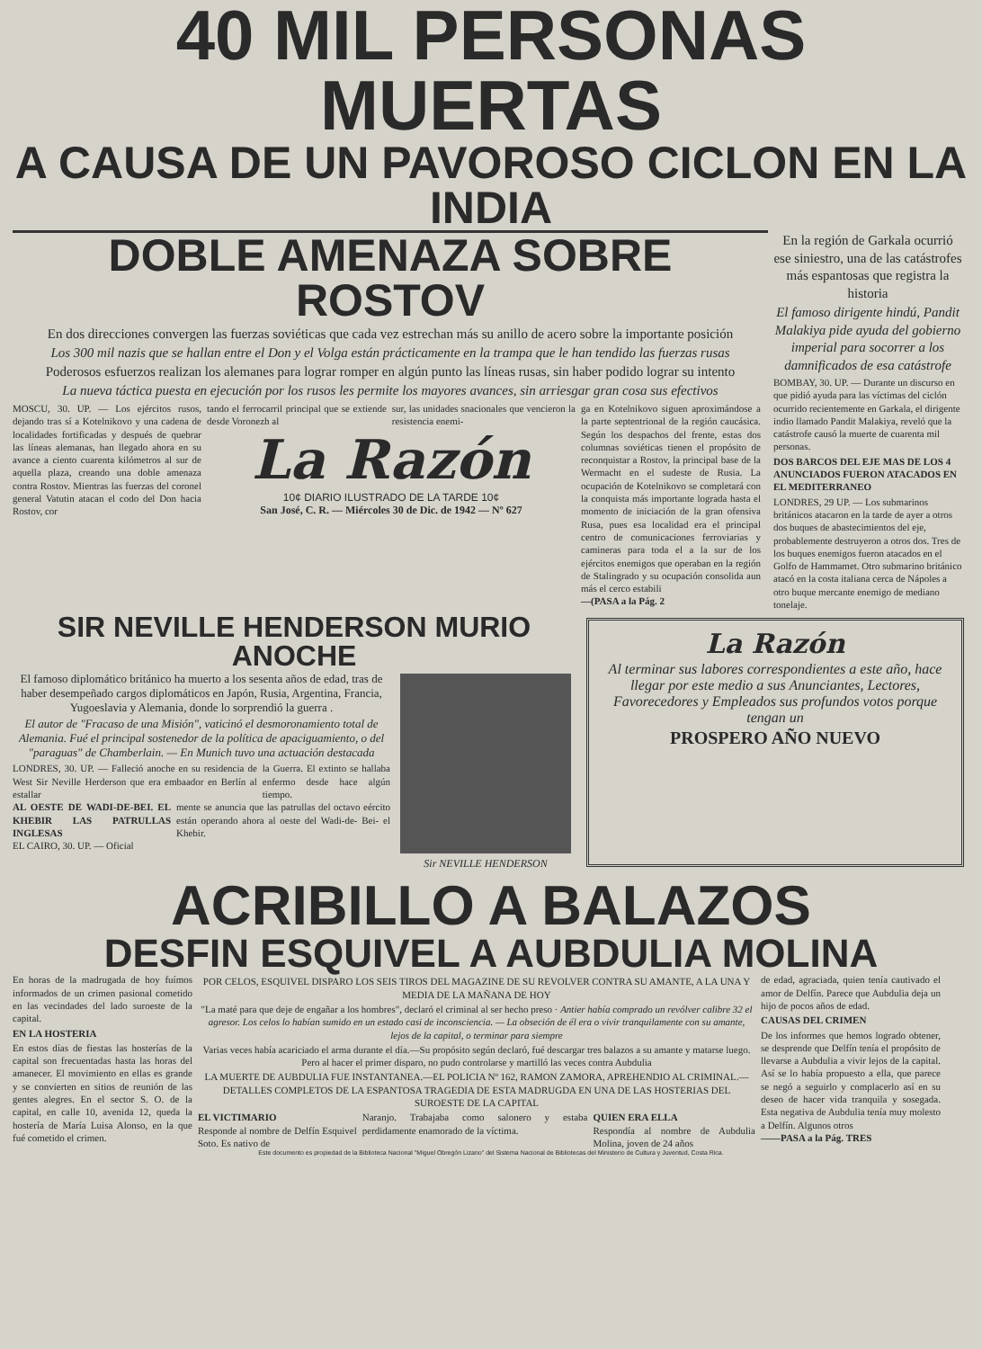40 MIL PERSONAS MUERTAS
A CAUSA DE UN PAVOROSO CICLON EN LA INDIA
DOBLE AMENAZA SOBRE ROSTOV
En dos direcciones convergen las fuerzas soviéticas que cada vez estrechan más su anillo de acero sobre la importante posición
Los 300 mil nazis que se hallan entre el Don y el Volga están prácticamente en la trampa que le han tendido las fuerzas rusas
Poderosos esfuerzos realizan los alemanes para lograr romper en algún punto las líneas rusas, sin haber podido lograr su intento
La nueva táctica puesta en ejecución por los rusos les permite los mayores avances, sin arriesgar gran cosa sus efectivos
MOSCU, 30. UP. — Los ejércitos rusos, dejando tras sí a Kotelnikovo y una cadena de localidades fortificadas y después de quebrar las líneas alemanas, han llegado ahora en su avance a ciento cuarenta kilómetros al sur de aquella plaza, creando una doble amenaza contra Rostov. Mientras las fuerzas del coronel general Vatutin atacan el codo del Don hacia Rostov, cor
tando el ferrocarril principal que se extiende desde Voronezh al
sur, las unidades snacionales que vencieron la resistencia enemi-
La Razón
10¢ DIARIO ILUSTRADO DE LA TARDE 10¢
San José, C. R. — Miércoles 30 de Dic. de 1942 — Nº 627
ga en Kotelnikovo siguen aproximándose a la parte septentrional de la región caucásica. Según los despachos del frente, estas dos columnas soviéticas tienen el propósito de reconquistar a Rostov, la principal base de la Wermacht en el sudeste de Rusia. La ocupación de Kotelnikovo se completará con la conquista más importante lograda hasta el momento de iniciación de la gran ofensiva Rusa, pues esa localidad era el principal centro de comunicaciones ferroviarias y camineras para toda el a la sur de los ejércitos enemigos que operaban en la región de Stalingrado y su ocupación consolida aun más el cerco estabili
—(PASA a la Pág. 2
En la región de Garkala ocurrió ese siniestro, una de las catástrofes más espantosas que registra la historia
El famoso dirigente hindú, Pandit Malakiya pide ayuda del gobierno imperial para socorrer a los damnificados de esa catástrofe
BOMBAY, 30. UP. — Durante un discurso en que pidió ayuda para las víctimas del ciclón ocurrido recientemente en Garkala, el dirigente indio llamado Pandit Malakiya, reveló que la catástrofe causó la muerte de cuarenta mil personas.
DOS BARCOS DEL EJE MAS DE LOS 4 ANUNCIADOS FUERON ATACADOS EN EL MEDITERRANEO
LONDRES, 29 UP. — Los submarinos británicos atacaron en la tarde de ayer a otros dos buques de abastecimientos del eje, probablemente destruyeron a otros dos. Tres de los buques enemigos fueron atacados en el Golfo de Hammamet. Otro submarino británico atacó en la costa italiana cerca de Nápoles a otro buque mercante enemigo de mediano tonelaje.
SIR NEVILLE HENDERSON MURIO ANOCHE
El famoso diplomático británico ha muerto a los sesenta años de edad, tras de haber desempeñado cargos diplomáticos en Japón, Rusia, Argentina, Francia, Yugoeslavia y Alemania, donde lo sorprendió la guerra .
El autor de "Fracaso de una Misión", vaticinó el desmoronamiento total de Alemania. Fué el principal sostenedor de la política de apaciguamiento, o del "paraguas" de Chamberlain. — En Munich tuvo una actuación destacada
LONDRES, 30. UP. — Falleció anoche en su residencia de West Sir Neville Herderson que era embaador en Berlín al estallar
la Guerra. El extinto se hallaba enfermo desde hace algún tiempo.
AL OESTE DE WADI-DE-BEI. EL KHEBIR LAS PATRULLAS INGLESAS
EL CAIRO, 30. UP. — Oficial
mente se anuncia que las patrullas del octavo eército están operando ahora al oeste del Wadi-de- Bei- el Khebir.
Sir NEVILLE HENDERSON
La Razón
Al terminar sus labores correspondientes a este año, hace llegar por este medio a sus Anunciantes, Lectores, Favorecedores y Empleados sus profundos votos porque tengan un
PROSPERO AÑO NUEVO
ACRIBILLO A BALAZOS
DESFIN ESQUIVEL A AUBDULIA MOLINA
En horas de la madrugada de hoy fuímos informados de un crimen pasional cometido en las vecindades del lado suroeste de la capital.
EN LA HOSTERIA
En estos días de fiestas las hosterías de la capital son frecuentadas hasta las horas del amanecer. El movimiento en ellas es grande y se convierten en sitios de reunión de las gentes alegres. En el sector S. O. de la capital, en calle 10, avenida 12, queda la hostería de María Luisa Alonso, en la que fué cometido el crimen.
POR CELOS, ESQUIVEL DISPARO LOS SEIS TIROS DEL MAGAZINE DE SU REVOLVER CONTRA SU AMANTE, A LA UNA Y MEDIA DE LA MAÑANA DE HOY
"La maté para que deje de engañar a los hombres", declaró el criminal al ser hecho preso · Antier había comprado un revólver calibre 32 el agresor. Los celos lo habían sumido en un estado casi de inconsciencia. — La obseción de él era o vivir tranquilamente con su amante, lejos de la capital, o terminar para siempre
Varias veces había acariciado el arma durante el día.—Su propósito según declaró, fué descargar tres balazos a su amante y matarse luego. Pero al hacer el primer disparo, no pudo controlarse y martilló las veces contra Aubdulia
LA MUERTE DE AUBDULIA FUE INSTANTANEA.—EL POLICIA Nº 162, RAMON ZAMORA, APREHENDIO AL CRIMINAL.—DETALLES COMPLETOS DE LA ESPANTOSA TRAGEDIA DE ESTA MADRUGDA EN UNA DE LAS HOSTERIAS DEL SUROESTE DE LA CAPITAL
EL VICTIMARIO
Responde al nombre de Delfín Esquivel Soto. Es nativo de
Naranjo. Trabajaba como salonero y estaba perdidamente enamorado de la víctima.
QUIEN ERA ELLA
Respondía al nombre de Aubdulia Molina, joven de 24 años
de edad, agraciada, quien tenía cautivado el amor de Delfín. Parece que Aubdulia deja un hijo de pocos años de edad.
CAUSAS DEL CRIMEN
De los informes que hemos logrado obtener, se desprende que Delfín tenía el propósito de llevarse a Aubdulia a vivir lejos de la capital. Así se lo había propuesto a ella, que parece se negó a seguirlo y complacerlo así en su deseo de hacer vida tranquila y sosegada. Esta negativa de Aubdulia tenía muy molesto a Delfín. Algunos otros
——PASA a la Pág. TRES
Este documento es propiedad de la Biblioteca Nacional "Miguel Obregón Lizano" del Sistema Nacional de Bibliotecas del Ministerio de Cultura y Juventud, Costa Rica.